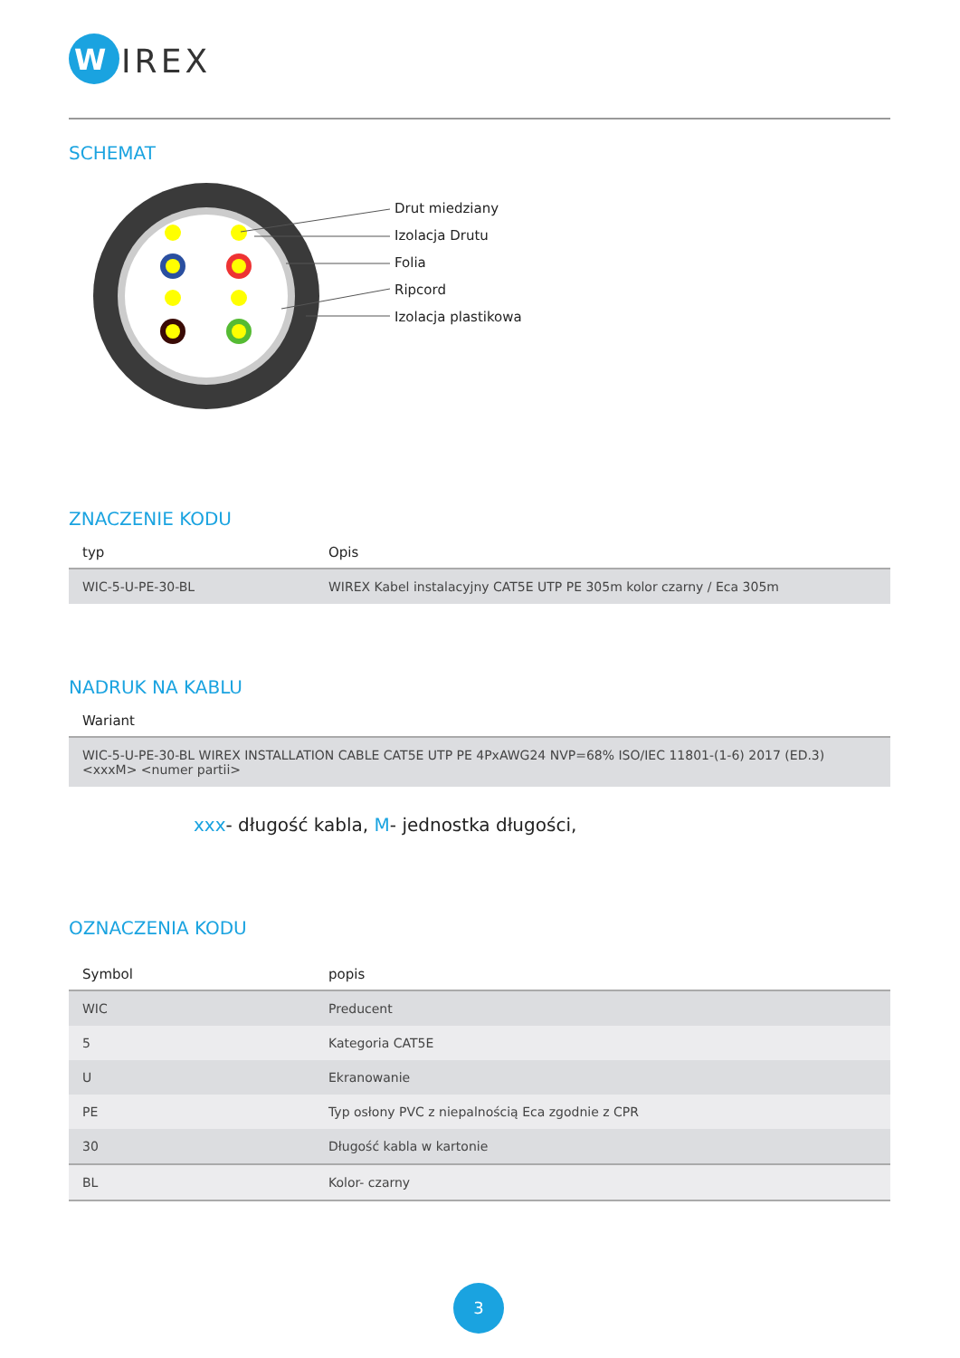W
IREX
SCHEMAT
Drut miedziany
Izolacja Drutu
Folia
Ripcord
Izolacja plastikowa
ZNACZENIE KODU
| typ | Opis |
| --- | --- |
| WIC-5-U-PE-30-BL | WIREX Kabel instalacyjny CAT5E UTP PE 305m kolor czarny / Eca 305m |
NADRUK NA KABLU
| Wariant |
| --- |
| WIC-5-U-PE-30-BL WIREX INSTALLATION CABLE CAT5E UTP PE 4PxAWG24 NVP=68% ISO/IEC 11801-(1-6) 2017 (ED.3) <xxxM> <numer partii> |
xxx- długość kabla, M- jednostka długości,
OZNACZENIA KODU
| Symbol | popis |
| --- | --- |
| WIC | Preducent |
| 5 | Kategoria CAT5E |
| U | Ekranowanie |
| PE | Typ osłony PVC z niepalnością Eca zgodnie z CPR |
| 30 | Długość kabla w kartonie |
| BL | Kolor- czarny |
3